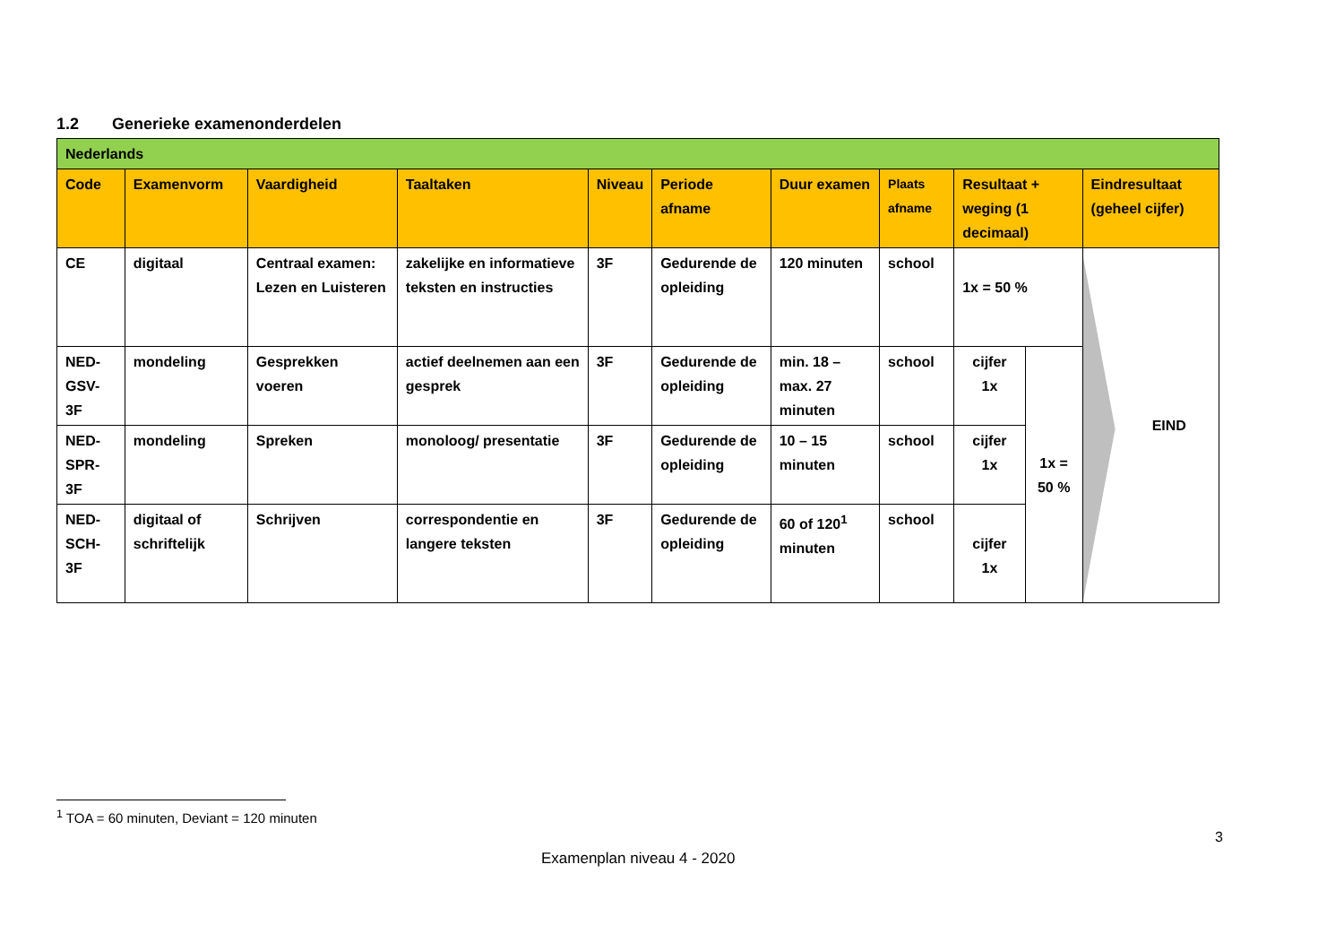1.2 Generieke examenonderdelen
| Nederlands | | | | | | | | | | |
| Code | Examenvorm | Vaardigheid | Taaltaken | Niveau | Periode afname | Duur examen | Plaats afname | Resultaat + weging (1 decimaal) | | Eindresultaat (geheel cijfer) |
| CE | digitaal | Centraal examen: Lezen en Luisteren | zakelijke en informatieve teksten en instructies | 3F | Gedurende de opleiding | 120 minuten | school | 1x = 50 % | | EIND |
| NED-GSV-3F | mondeling | Gesprekken voeren | actief deelnemen aan een gesprek | 3F | Gedurende de opleiding | min. 18 – max. 27 minuten | school | cijfer 1x | 1x = 50 % | |
| NED-SPR-3F | mondeling | Spreken | monoloog/ presentatie | 3F | Gedurende de opleiding | 10 – 15 minuten | school | cijfer 1x | | |
| NED-SCH-3F | digitaal of schriftelijk | Schrijven | correspondentie en langere teksten | 3F | Gedurende de opleiding | 60 of 120<sup>1</sup> minuten | school | cijfer 1x | | |
<sup>1</sup> TOA = 60 minuten, Deviant = 120 minuten
3
Examenplan niveau 4 - 2020